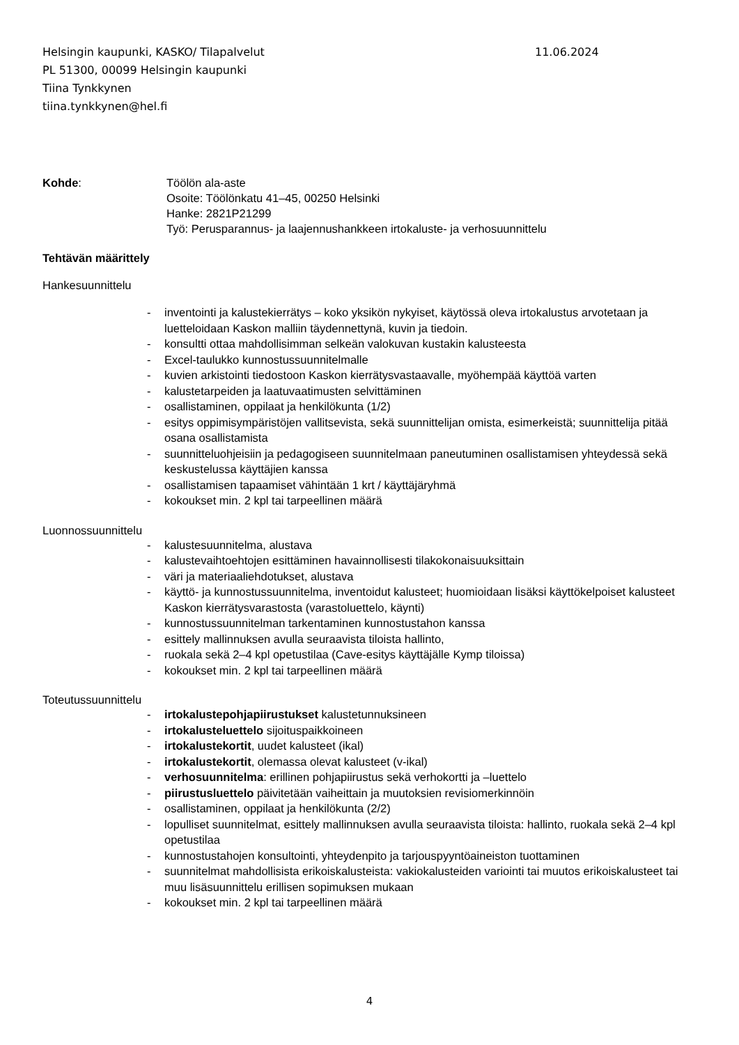Helsingin kaupunki, KASKO/ Tilapalvelut 11.06.2024
PL 51300, 00099 Helsingin kaupunki
Tiina Tynkkynen
tiina.tynkkynen@hel.fi
Kohde: Töölön ala-aste
Osoite: Töölönkatu 41–45, 00250 Helsinki
Hanke: 2821P21299
Työ: Perusparannus- ja laajennushankkeen irtokaluste- ja verhosuunnittelu
Tehtävän määrittely
Hankesuunnittelu
- inventointi ja kalustekierrätys – koko yksikön nykyiset, käytössä oleva irtokalustus arvotetaan ja luetteloidaan Kaskon malliin täydennettynä, kuvin ja tiedoin.
- konsultti ottaa mahdollisimman selkeän valokuvan kustakin kalusteesta
- Excel-taulukko kunnostussuunnitelmalle
- kuvien arkistointi tiedostoon Kaskon kierrätysvastaavalle, myöhempää käyttöä varten
- kalustetarpeiden ja laatuvaatimusten selvittäminen
- osallistaminen, oppilaat ja henkilökunta (1/2)
- esitys oppimisympäristöjen vallitsevista, sekä suunnittelijan omista, esimerkeistä; suunnittelija pitää osana osallistamista
- suunnitteluohjeisiin ja pedagogiseen suunnitelmaan paneutuminen osallistamisen yhteydessä sekä keskustelussa käyttäjien kanssa
- osallistamisen tapaamiset vähintään 1 krt / käyttäjäryhmä
- kokoukset min. 2 kpl tai tarpeellinen määrä
Luonnossuunnittelu
- kalustesuunnitelma, alustava
- kalustevaihtoehtojen esittäminen havainnollisesti tilakokonaisuuksittain
- väri ja materiaaliehdotukset, alustava
- käyttö- ja kunnostussuunnitelma, inventoidut kalusteet; huomioidaan lisäksi käyttökelpoiset kalusteet Kaskon kierrätysvarastosta (varastoluettelo, käynti)
- kunnostussuunnitelman tarkentaminen kunnostustahon kanssa
- esittely mallinnuksen avulla seuraavista tiloista hallinto,
- ruokala sekä 2–4 kpl opetustilaa (Cave-esitys käyttäjälle Kymp tiloissa)
- kokoukset min. 2 kpl tai tarpeellinen määrä
Toteutussuunnittelu
- irtokalustepohjapiirustukset kalustetunnuksineen
- irtokalusteluettelo sijoituspaikkoineen
- irtokalustekortit, uudet kalusteet (ikal)
- irtokalustekortit, olemassa olevat kalusteet (v-ikal)
- verhosuunnitelma: erillinen pohjapiirustus sekä verhokortti ja –luettelo
- piirustusluettelo päivitetään vaiheittain ja muutoksien revisiomerkinnöin
- osallistaminen, oppilaat ja henkilökunta (2/2)
- lopulliset suunnitelmat, esittely mallinnuksen avulla seuraavista tiloista: hallinto, ruokala sekä 2–4 kpl opetustilaa
- kunnostustahojen konsultointi, yhteydenpito ja tarjouspyyntöaineiston tuottaminen
- suunnitelmat mahdollisista erikoiskalusteista: vakiokalusteiden variointi tai muutos erikoiskalusteet tai muu lisäsuunnittelu erillisen sopimuksen mukaan
- kokoukset min. 2 kpl tai tarpeellinen määrä
4